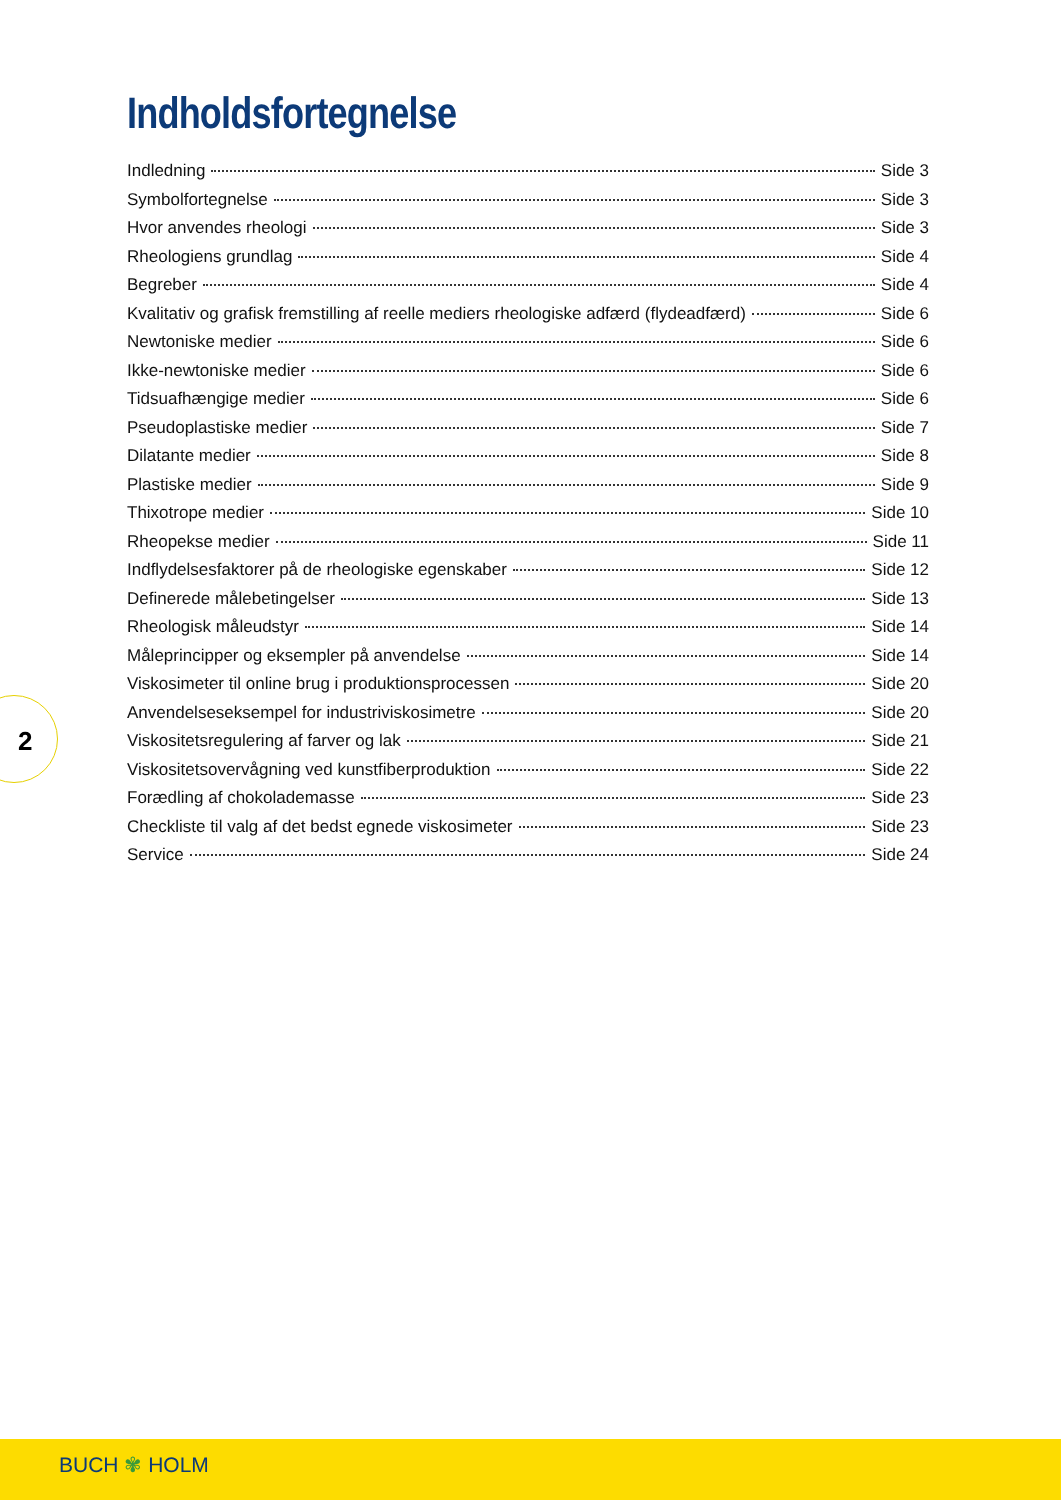Indholdsfortegnelse
Indledning Side 3
Symbolfortegnelse Side 3
Hvor anvendes rheologi Side 3
Rheologiens grundlag Side 4
Begreber Side 4
Kvalitativ og grafisk fremstilling af reelle mediers rheologiske adfærd (flydeadfærd) Side 6
Newtoniske medier Side 6
Ikke-newtoniske medier Side 6
Tidsuafhængige medier Side 6
Pseudoplastiske medier Side 7
Dilatante medier Side 8
Plastiske medier Side 9
Thixotrope medier Side 10
Rheopekse medier Side 11
Indflydelsesfaktorer på de rheologiske egenskaber Side 12
Definerede målebetingelser Side 13
Rheologisk måleudstyr Side 14
Måleprincipper og eksempler på anvendelse Side 14
Viskosimeter til online brug i produktionsprocessen Side 20
Anvendelseseksempel for industriviskosimetre Side 20
Viskositetsregulering af farver og lak Side 21
Viskositetsovervågning ved kunstfiberproduktion Side 22
Forædling af chokolademasse Side 23
Checkliste til valg af det bedst egnede viskosimeter Side 23
Service Side 24
2
BUCH ✾ HOLM